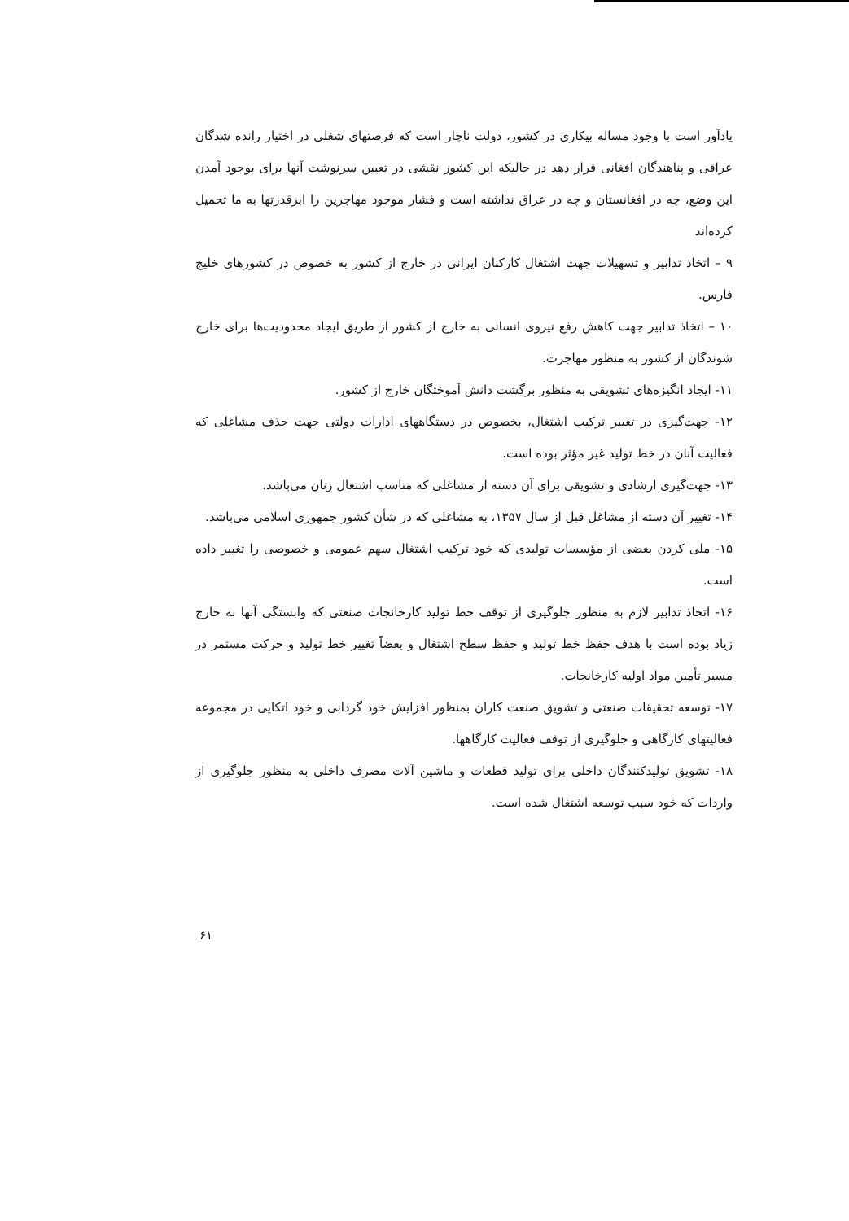یادآور است با وجود مساله بیکاری در کشور، دولت ناچار است که فرصتهای شغلی در اختیار رانده شدگان عراقی و پناهندگان افغانی قرار دهد در حالیکه این کشور نقشی در تعیین سرنوشت آنها برای بوجود آمدن این وضع، چه در افغانستان و چه در عراق نداشته است و فشار موجود مهاجرین را ابرقدرتها به ما تحمیل کرده‌اند
۹ – اتخاذ تدابیر و تسهیلات جهت اشتغال کارکنان ایرانی در خارج از کشور به خصوص در کشورهای خلیج فارس.
۱۰ – اتخاذ تدابیر جهت کاهش رفع نیروی انسانی به خارج از کشور از طریق ایجاد محدودیت‌ها برای خارج شوندگان از کشور به منظور مهاجرت.
۱۱- ایجاد انگیزه‌های تشویقی به منظور برگشت دانش آموختگان خارج از کشور.
۱۲- جهت‌گیری در تغییر ترکیب اشتغال، بخصوص در دستگاههای ادارات دولتی جهت حذف مشاغلی که فعالیت آنان در خط تولید غیر مؤثر بوده است.
۱۳- جهت‌گیری ارشادی و تشویقی برای آن دسته از مشاغلی که مناسب اشتغال زنان می‌باشد.
۱۴- تغییر آن دسته از مشاغل قبل از سال ۱۳۵۷، به مشاغلی که در شأن کشور جمهوری اسلامی می‌باشد.
۱۵- ملی کردن بعضی از مؤسسات تولیدی که خود ترکیب اشتغال سهم عمومی و خصوصی را تغییر داده است.
۱۶- اتخاذ تدابیر لازم به منظور جلوگیری از توقف خط تولید کارخانجات صنعتی که وابستگی آنها به خارج زیاد بوده است با هدف حفظ خط تولید و حفظ سطح اشتغال و بعضاً تغییر خط تولید و حرکت مستمر در مسیر تأمین مواد اولیه کارخانجات.
۱۷- توسعه تحقیقات صنعتی و تشویق صنعت کاران بمنظور افزایش خود گردانی و خود اتکایی در مجموعه فعالیتهای کارگاهی و جلوگیری از توقف فعالیت کارگاهها.
۱۸- تشویق تولیدکنندگان داخلی برای تولید قطعات و ماشین آلات مصرف داخلی به منظور جلوگیری از واردات که خود سبب توسعه اشتغال شده است.
۶۱